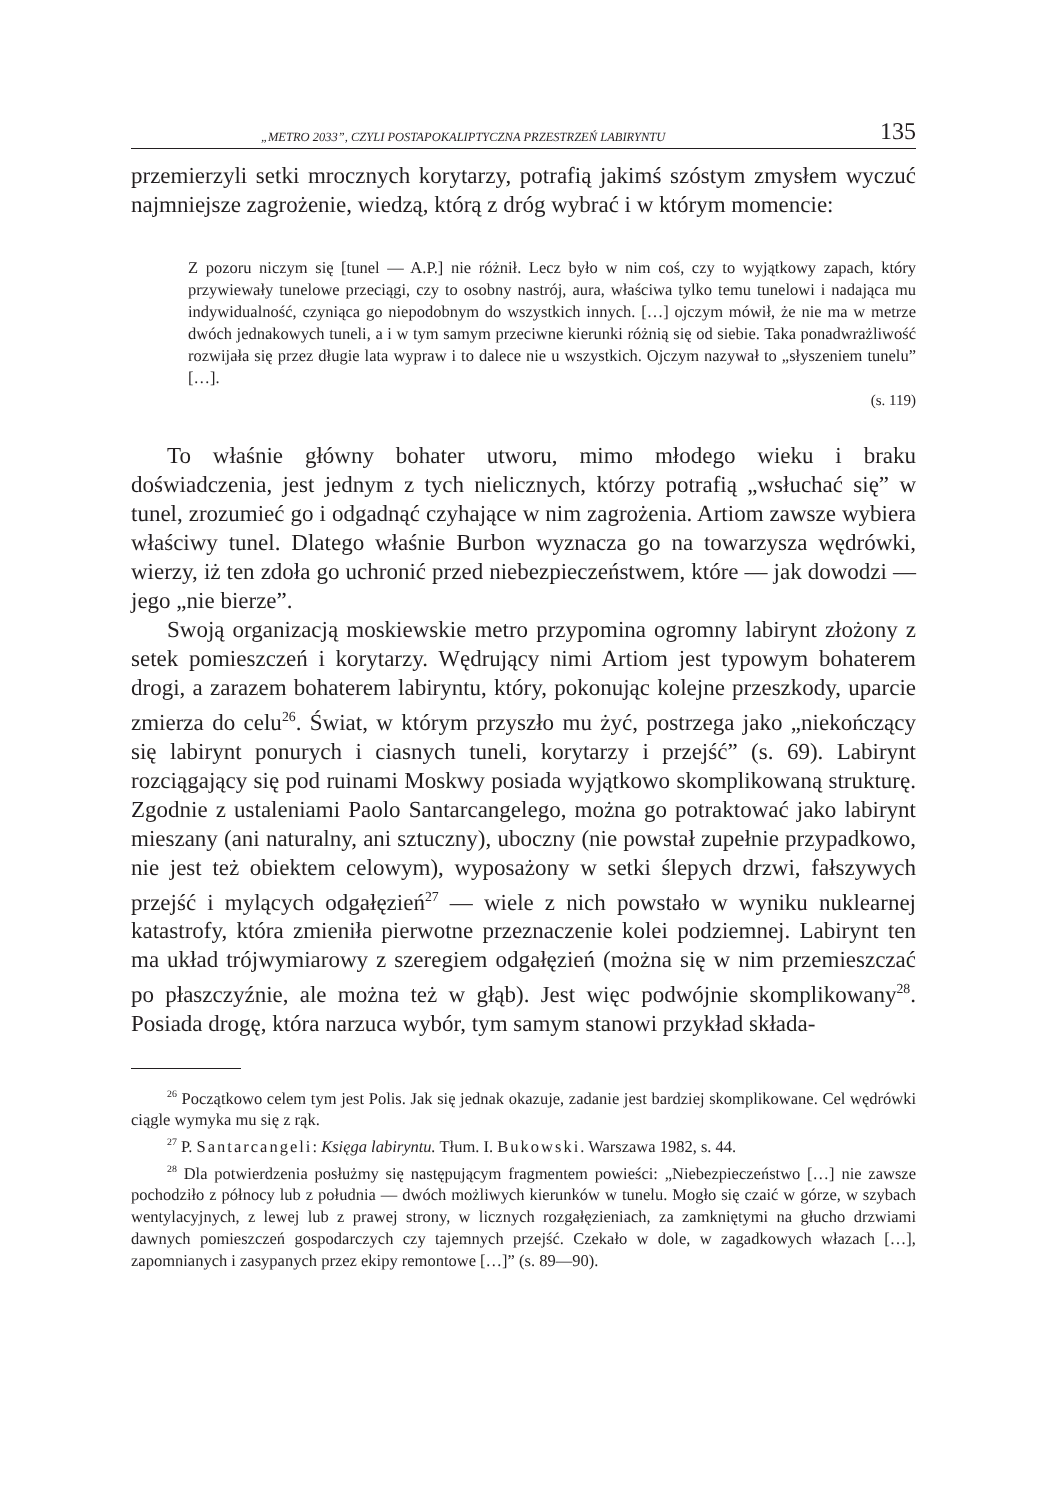„METRO 2033”, CZYLI POSTAPOKALIPTYCZNA PRZESTRZEŃ LABIRYNTU 135
przemierzyli setki mrocznych korytarzy, potrafią jakimś szóstym zmysłem wyczuć najmniejsze zagrożenie, wiedzą, którą z dróg wybrać i w którym momencie:
Z pozoru niczym się [tunel — A.P.] nie różnił. Lecz było w nim coś, czy to wyjątkowy zapach, który przywiewały tunelowe przeciągi, czy to osobny nastrój, aura, właściwa tylko temu tunelowi i nadająca mu indywidualność, czyniąca go niepodobnym do wszystkich innych. […] ojczym mówił, że nie ma w metrze dwóch jednakowych tuneli, a i w tym samym przeciwne kierunki różnią się od siebie. Taka ponadwrażliwość rozwijała się przez długie lata wypraw i to dalece nie u wszystkich. Ojczym nazywał to „słyszeniem tunelu” […].
(s. 119)
To właśnie główny bohater utworu, mimo młodego wieku i braku doświadczenia, jest jednym z tych nielicznych, którzy potrafią „wsłuchać się” w tunel, zrozumieć go i odgadnąć czyhające w nim zagrożenia. Artiom zawsze wybiera właściwy tunel. Dlatego właśnie Burbon wyznacza go na towarzysza wędrówki, wierzy, iż ten zdoła go uchronić przed niebezpieczeństwem, które — jak dowodzi — jego „nie bierze”.
Swoją organizacją moskiewskie metro przypomina ogromny labirynt złożony z setek pomieszczeń i korytarzy. Wędrujący nimi Artiom jest typowym bohaterem drogi, a zarazem bohaterem labiryntu, który, pokonując kolejne przeszkody, uparcie zmierza do celu<sup>26</sup>. Świat, w którym przyszło mu żyć, postrzega jako „niekończący się labirynt ponurych i ciasnych tuneli, korytarzy i przejść” (s. 69). Labirynt rozciągający się pod ruinami Moskwy posiada wyjątkowo skomplikowaną strukturę. Zgodnie z ustaleniami Paolo Santarcangelego, można go potraktować jako labirynt mieszany (ani naturalny, ani sztuczny), uboczny (nie powstał zupełnie przypadkowo, nie jest też obiektem celowym), wyposażony w setki ślepych drzwi, fałszywych przejść i mylących odgałęzień<sup>27</sup> — wiele z nich powstało w wyniku nuklearnej katastrofy, która zmieniła pierwotne przeznaczenie kolei podziemnej. Labirynt ten ma układ trójwymiarowy z szeregiem odgałęzień (można się w nim przemieszczać po płaszczyźnie, ale można też w głąb). Jest więc podwójnie skomplikowany<sup>28</sup>. Posiada drogę, która narzuca wybór, tym samym stanowi przykład składa-
<sup>26</sup> Początkowo celem tym jest Polis. Jak się jednak okazuje, zadanie jest bardziej skomplikowane. Cel wędrówki ciągle wymyka mu się z rąk.
<sup>27</sup> P. Santarcangeli: Księga labiryntu. Tłum. I. Bukowski. Warszawa 1982, s. 44.
<sup>28</sup> Dla potwierdzenia posłużmy się następującym fragmentem powieści: „Niebezpieczeństwo […] nie zawsze pochodziło z północy lub z południa — dwóch możliwych kierunków w tunelu. Mogło się czaić w górze, w szybach wentylacyjnych, z lewej lub z prawej strony, w licznych rozgałęzieniach, za zamkniętymi na głucho drzwiami dawnych pomieszczeń gospodarczych czy tajemnych przejść. Czekało w dole, w zagadkowych włazach […], zapomnianych i zasypanych przez ekipy remontowe […]” (s. 89—90).